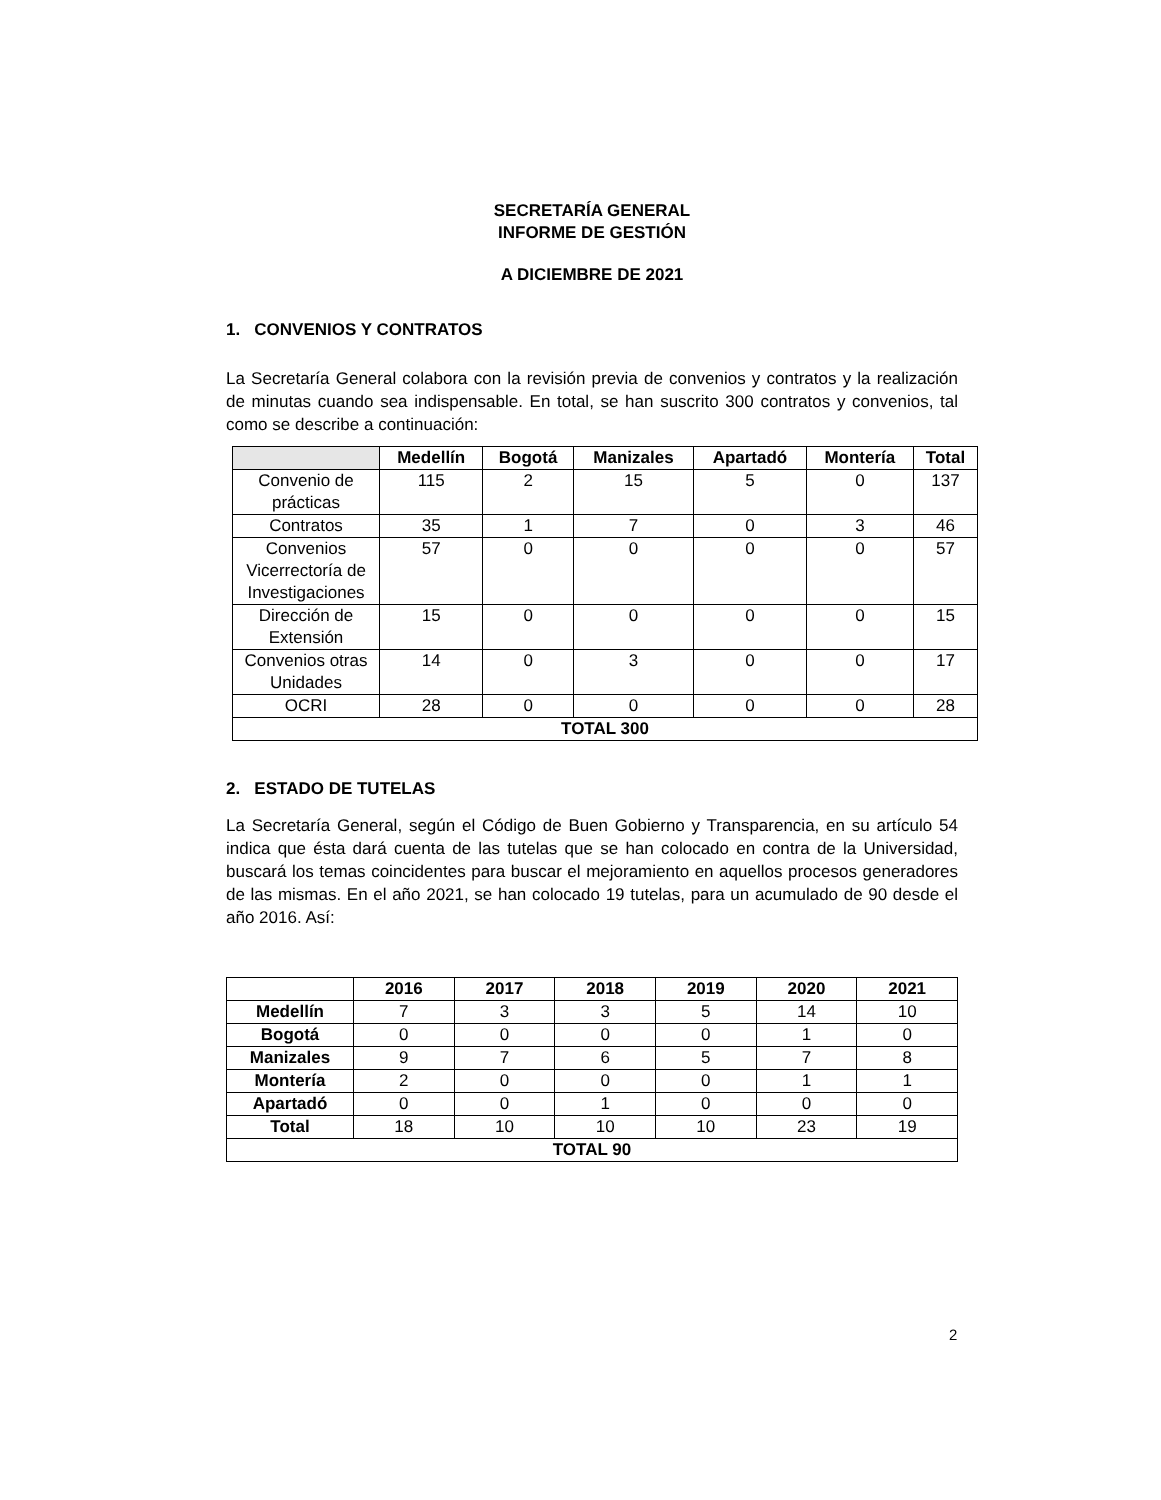SECRETARÍA GENERAL
INFORME DE GESTIÓN
A DICIEMBRE DE 2021
1. CONVENIOS Y CONTRATOS
La Secretaría General colabora con la revisión previa de convenios y contratos y la realización de minutas cuando sea indispensable. En total, se han suscrito 300 contratos y convenios, tal como se describe a continuación:
| | Medellín | Bogotá | Manizales | Apartadó | Montería | Total |
| --- | --- | --- | --- | --- | --- | --- |
| Convenio de prácticas | 115 | 2 | 15 | 5 | 0 | 137 |
| Contratos | 35 | 1 | 7 | 0 | 3 | 46 |
| Convenios Vicerrectoría de Investigaciones | 57 | 0 | 0 | 0 | 0 | 57 |
| Dirección de Extensión | 15 | 0 | 0 | 0 | 0 | 15 |
| Convenios otras Unidades | 14 | 0 | 3 | 0 | 0 | 17 |
| OCRI | 28 | 0 | 0 | 0 | 0 | 28 |
| TOTAL 300 | | | | | | |
2. ESTADO DE TUTELAS
La Secretaría General, según el Código de Buen Gobierno y Transparencia, en su artículo 54 indica que ésta dará cuenta de las tutelas que se han colocado en contra de la Universidad, buscará los temas coincidentes para buscar el mejoramiento en aquellos procesos generadores de las mismas. En el año 2021, se han colocado 19 tutelas, para un acumulado de 90 desde el año 2016. Así:
| | 2016 | 2017 | 2018 | 2019 | 2020 | 2021 |
| --- | --- | --- | --- | --- | --- | --- |
| Medellín | 7 | 3 | 3 | 5 | 14 | 10 |
| Bogotá | 0 | 0 | 0 | 0 | 1 | 0 |
| Manizales | 9 | 7 | 6 | 5 | 7 | 8 |
| Montería | 2 | 0 | 0 | 0 | 1 | 1 |
| Apartadó | 0 | 0 | 1 | 0 | 0 | 0 |
| Total | 18 | 10 | 10 | 10 | 23 | 19 |
| TOTAL 90 | | | | | | |
2